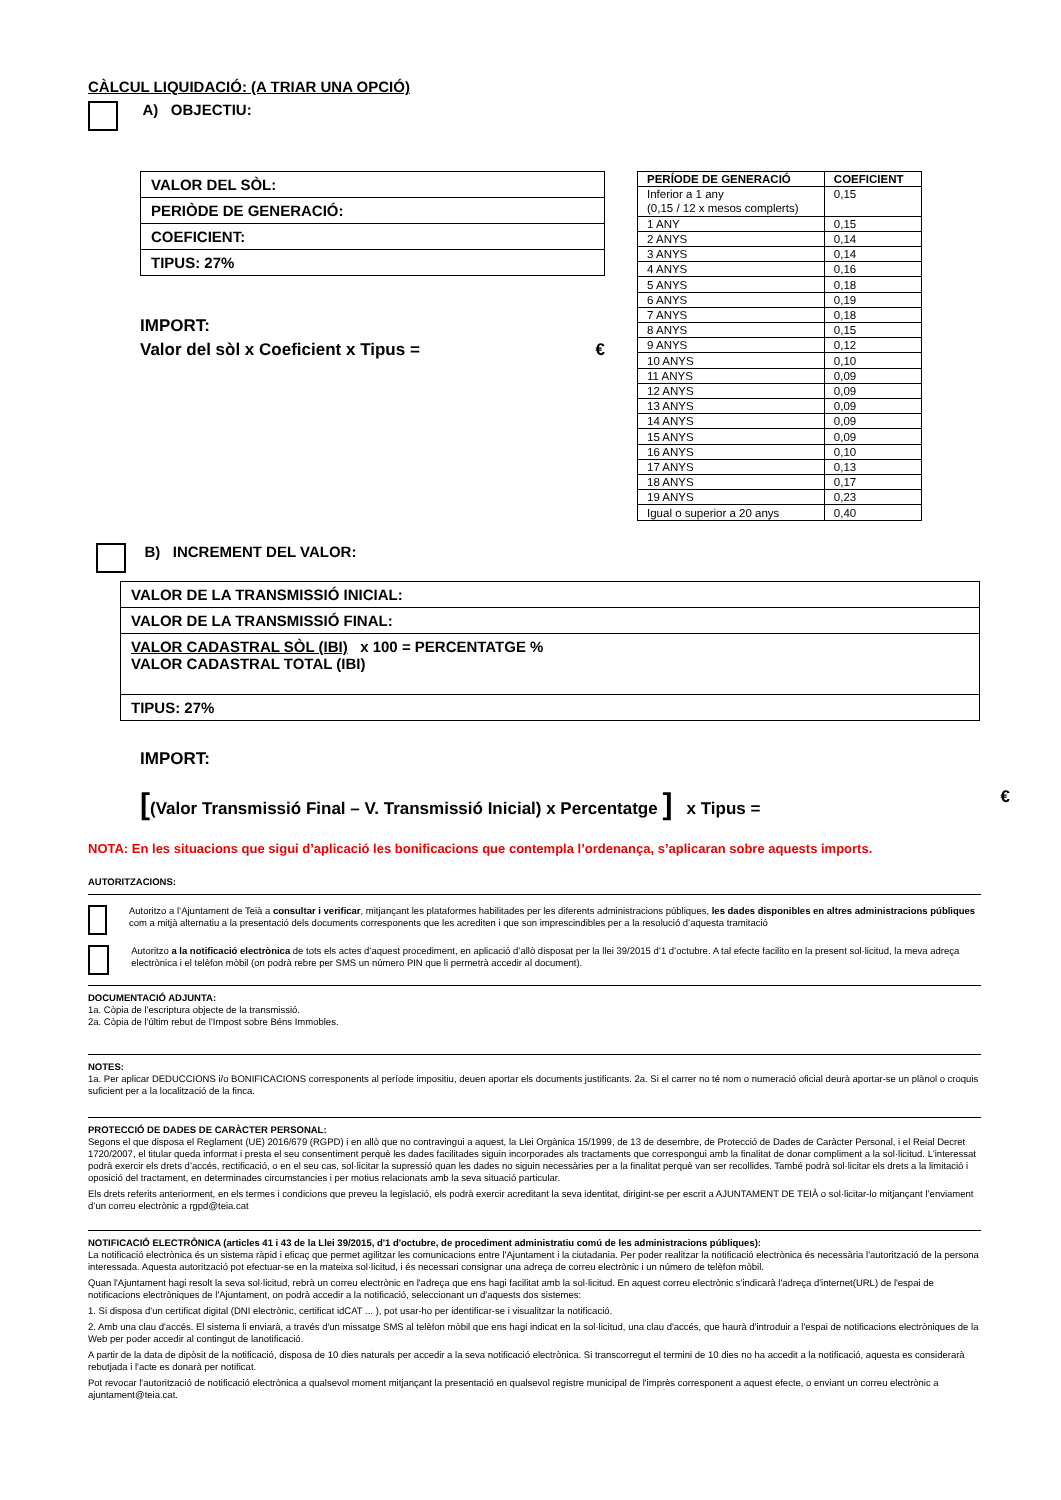CÀLCUL LIQUIDACIÓ: (A TRIAR UNA OPCIÓ)
A) OBJECTIU:
| VALOR DEL SÒL: |
| PERIÒDE DE GENERACIÓ: |
| COEFICIENT: |
| TIPUS: 27% |
IMPORT:
Valor del sòl x Coeficient x Tipus = €
| PERÍODE DE GENERACIÓ | COEFICIENT |
| --- | --- |
| Inferior a 1 any (0,15 / 12 x mesos complerts) | 0,15 |
| 1 ANY | 0,15 |
| 2 ANYS | 0,14 |
| 3 ANYS | 0,14 |
| 4 ANYS | 0,16 |
| 5 ANYS | 0,18 |
| 6 ANYS | 0,19 |
| 7 ANYS | 0,18 |
| 8 ANYS | 0,15 |
| 9 ANYS | 0,12 |
| 10 ANYS | 0,10 |
| 11 ANYS | 0,09 |
| 12 ANYS | 0,09 |
| 13 ANYS | 0,09 |
| 14 ANYS | 0,09 |
| 15 ANYS | 0,09 |
| 16 ANYS | 0,10 |
| 17 ANYS | 0,13 |
| 18 ANYS | 0,17 |
| 19 ANYS | 0,23 |
| Igual o superior a 20 anys | 0,40 |
B) INCREMENT DEL VALOR:
| VALOR DE LA TRANSMISSIÓ INICIAL: |
| VALOR DE LA TRANSMISSIÓ FINAL: |
| VALOR CADASTRAL SÒL (IBI) x 100 = PERCENTATGE % VALOR CADASTRAL TOTAL (IBI) |
| TIPUS: 27% |
IMPORT:
[(Valor Transmissió Final – V. Transmissió Inicial) x Percentatge ] x Tipus = €
NOTA: En les situacions que sigui d’aplicació les bonificacions que contempla l’ordenança, s’aplicaran sobre aquests imports.
AUTORITZACIONS:
Autoritzo a l’Ajuntament de Teià a consultar i verificar, mitjançant les plataformes habilitades per les diferents administracions públiques, les dades disponibles en altres administracions públiques com a mitjà alternatiu a la presentació dels documents corresponents que les acrediten i que son imprescindibles per a la resolució d’aquesta tramitació
Autoritzo a la notificació electrònica de tots els actes d’aquest procediment, en aplicació d’allò disposat per la llei 39/2015 d’1 d’octubre. A tal efecte facilito en la present sol·licitud, la meva adreça electrònica i el telèfon mòbil (on podrà rebre per SMS un número PIN que li permetrà accedir al document).
DOCUMENTACIÓ ADJUNTA:
1a. Còpia de l'escriptura objecte de la transmissió.
2a. Còpia de l'últim rebut de l’Impost sobre Béns Immobles.
NOTES:
1a. Per aplicar DEDUCCIONS i/o BONIFICACIONS corresponents al període impositiu, deuen aportar els documents justificants. 2a. Si el carrer no té nom o numeració oficial deurà aportar-se un plànol o croquis suficient per a la localització de la finca.
PROTECCIÓ DE DADES DE CARÀCTER PERSONAL:
Segons el que disposa el Reglament (UE) 2016/679 (RGPD) i en allò que no contravingui a aquest, la Llei Orgànica 15/1999, de 13 de desembre, de Protecció de Dades de Caràcter Personal, i el Reial Decret 1720/2007, el titular queda informat i presta el seu consentiment perquè les dades facilitades siguin incorporades als tractaments que correspongui amb la finalitat de donar compliment a la sol·licitud. L'interessat podrà exercir els drets d’accés, rectificació, o en el seu cas, sol·licitar la supressió quan les dades no siguin necessàries per a la finalitat perquè van ser recollides. També podrà sol·licitar els drets a la limitació i oposició del tractament, en determinades circumstancies i per motius relacionats amb la seva situació particular.
Els drets referits anteriorment, en els termes i condicions que preveu la legislació, els podrà exercir acreditant la seva identitat, dirigint-se per escrit a AJUNTAMENT DE TEIÀ o sol·licitar-lo mitjançant l’enviament d’un correu electrònic a rgpd@teia.cat
NOTIFICACIÓ ELECTRÒNICA (articles 41 i 43 de la Llei 39/2015, d'1 d'octubre, de procediment administratiu comú de les administracions públiques):
La notificació electrònica és un sistema ràpid i eficaç que permet agilitzar les comunicacions entre l'Ajuntament i la ciutadania. Per poder realitzar la notificació electrònica és necessària l'autorització de la persona interessada. Aquesta autorització pot efectuar-se en la mateixa sol·licitud, i és necessari consignar una adreça de correu electrònic i un número de telèfon mòbil.
Quan l'Ajuntament hagi resolt la seva sol·licitud, rebrà un correu electrònic en l'adreça que ens hagi facilitat amb la sol·licitud. En aquest correu electrònic s'indicarà l'adreça d'internet(URL) de l'espai de notificacions electròniques de l'Ajuntament, on podrà accedir a la notificació, seleccionant un d'aquests dos sistemes:
1. Si disposa d'un certificat digital (DNI electrònic, certificat idCAT ... ), pot usar-ho per identificar-se i visualitzar la notificació.
2. Amb una clau d'accés. El sistema li enviarà, a través d'un missatge SMS al telèfon mòbil que ens hagi indicat en la sol·licitud, una clau d'accés, que haurà d'introduir a l'espai de notificacions electròniques de la Web per poder accedir al contingut de lanotificació.
A partir de la data de dipòsit de la notificació, disposa de 10 dies naturals per accedir a la seva notificació electrònica. Si transcorregut el termini de 10 dies no ha accedit a la notificació, aquesta es considerarà rebutjada i l'acte es donarà per notificat.
Pot revocar l'autorització de notificació electrònica a qualsevol moment mitjançant la presentació en qualsevol registre municipal de l'imprès corresponent a aquest efecte, o enviant un correu electrònic a ajuntament@teia.cat.